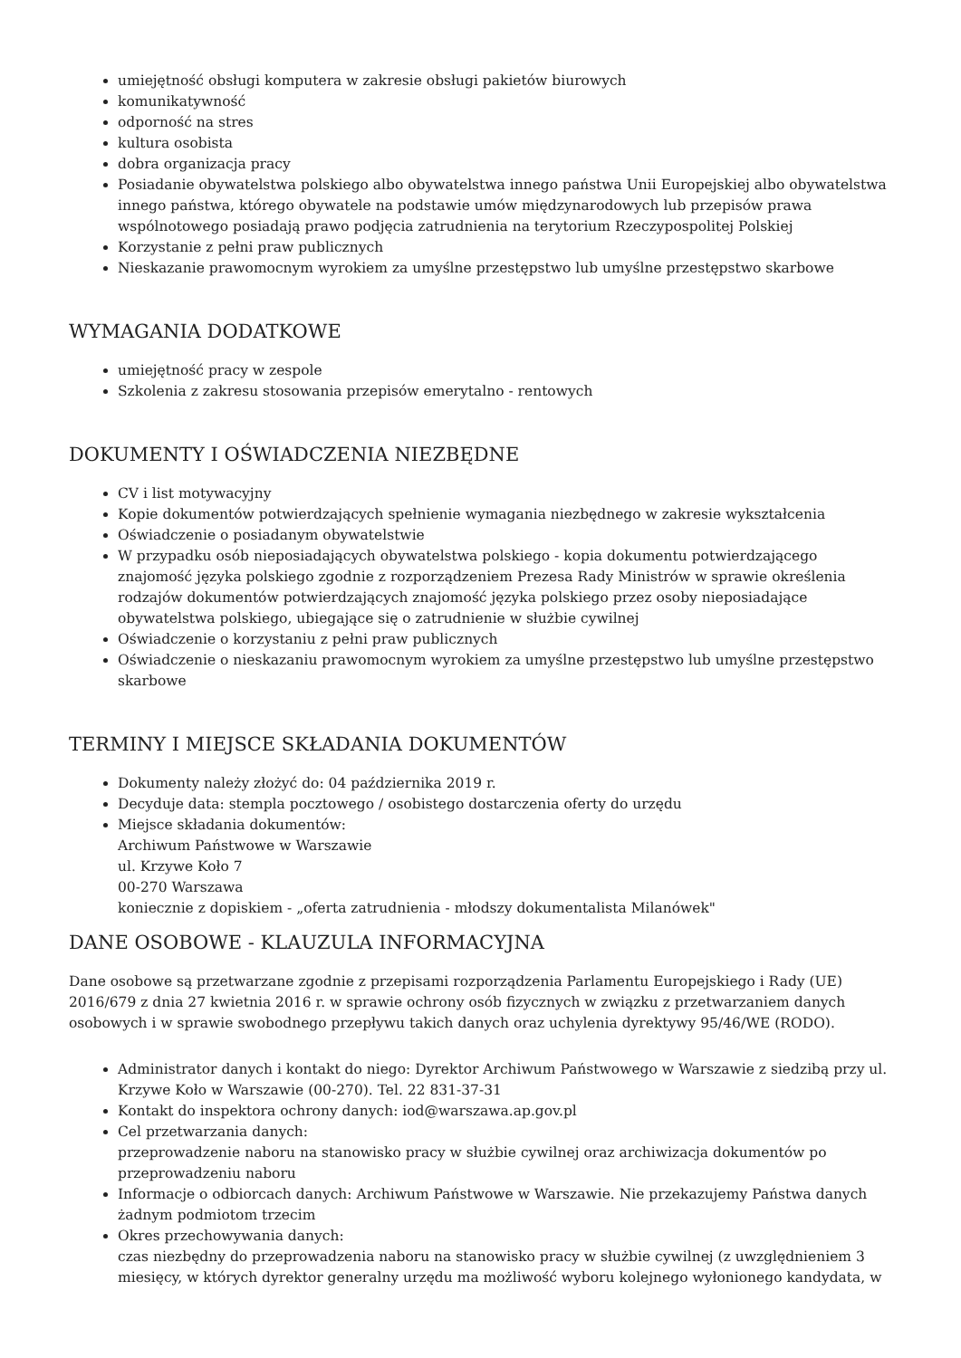umiejętność obsługi komputera w zakresie obsługi pakietów biurowych
komunikatywność
odporność na stres
kultura osobista
dobra organizacja pracy
Posiadanie obywatelstwa polskiego albo obywatelstwa innego państwa Unii Europejskiej albo obywatelstwa innego państwa, którego obywatele na podstawie umów międzynarodowych lub przepisów prawa wspólnotowego posiadają prawo podjęcia zatrudnienia na terytorium Rzeczypospolitej Polskiej
Korzystanie z pełni praw publicznych
Nieskazanie prawomocnym wyrokiem za umyślne przestępstwo lub umyślne przestępstwo skarbowe
WYMAGANIA DODATKOWE
umiejętność pracy w zespole
Szkolenia z zakresu stosowania przepisów emerytalno - rentowych
DOKUMENTY I OŚWIADCZENIA NIEZBĘDNE
CV i list motywacyjny
Kopie dokumentów potwierdzających spełnienie wymagania niezbędnego w zakresie wykształcenia
Oświadczenie o posiadanym obywatelstwie
W przypadku osób nieposiadających obywatelstwa polskiego - kopia dokumentu potwierdzającego znajomość języka polskiego zgodnie z rozporządzeniem Prezesa Rady Ministrów w sprawie określenia rodzajów dokumentów potwierdzających znajomość języka polskiego przez osoby nieposiadające obywatelstwa polskiego, ubiegające się o zatrudnienie w służbie cywilnej
Oświadczenie o korzystaniu z pełni praw publicznych
Oświadczenie o nieskazaniu prawomocnym wyrokiem za umyślne przestępstwo lub umyślne przestępstwo skarbowe
TERMINY I MIEJSCE SKŁADANIA DOKUMENTÓW
Dokumenty należy złożyć do: 04 października 2019 r.
Decyduje data: stempla pocztowego / osobistego dostarczenia oferty do urzędu
Miejsce składania dokumentów:
Archiwum Państwowe w Warszawie
ul. Krzywe Koło 7
00-270 Warszawa
koniecznie z dopiskiem - „oferta zatrudnienia - młodszy dokumentalista Milanówek"
DANE OSOBOWE - KLAUZULA INFORMACYJNA
Dane osobowe są przetwarzane zgodnie z przepisami rozporządzenia Parlamentu Europejskiego i Rady (UE) 2016/679 z dnia 27 kwietnia 2016 r. w sprawie ochrony osób fizycznych w związku z przetwarzaniem danych osobowych i w sprawie swobodnego przepływu takich danych oraz uchylenia dyrektywy 95/46/WE (RODO).
Administrator danych i kontakt do niego: Dyrektor Archiwum Państwowego w Warszawie z siedzibą przy ul. Krzywe Koło w Warszawie (00-270). Tel. 22 831-37-31
Kontakt do inspektora ochrony danych: iod@warszawa.ap.gov.pl
Cel przetwarzania danych:
przeprowadzenie naboru na stanowisko pracy w służbie cywilnej oraz archiwizacja dokumentów po przeprowadzeniu naboru
Informacje o odbiorcach danych: Archiwum Państwowe w Warszawie. Nie przekazujemy Państwa danych żadnym podmiotom trzecim
Okres przechowywania danych:
czas niezbędny do przeprowadzenia naboru na stanowisko pracy w służbie cywilnej (z uwzględnieniem 3 miesięcy, w których dyrektor generalny urzędu ma możliwość wyboru kolejnego wyłonionego kandydata, w